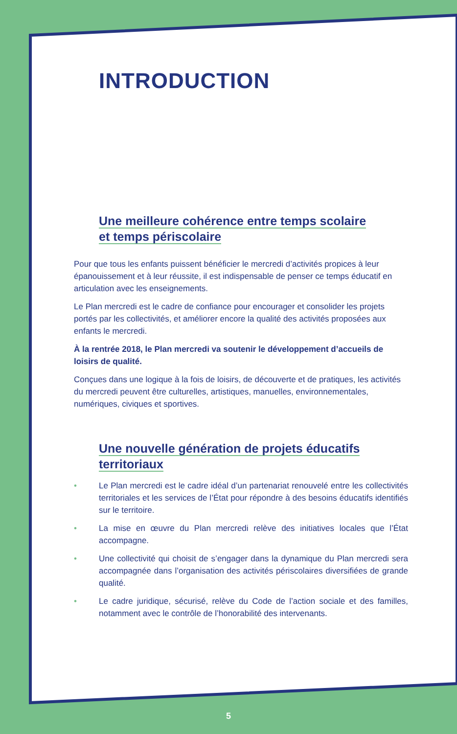INTRODUCTION
Une meilleure cohérence entre temps scolaire
et temps périscolaire
Pour que tous les enfants puissent bénéficier le mercredi d’activités propices à leur épanouissement et à leur réussite, il est indispensable de penser ce temps éducatif en articulation avec les enseignements.
Le Plan mercredi est le cadre de confiance pour encourager et consolider les projets portés par les collectivités, et améliorer encore la qualité des activités proposées aux enfants le mercredi.
À la rentrée 2018, le Plan mercredi va soutenir le développement d’accueils de loisirs de qualité.
Conçues dans une logique à la fois de loisirs, de découverte et de pratiques, les activités du mercredi peuvent être culturelles, artistiques, manuelles, environnementales, numériques, civiques et sportives.
Une nouvelle génération de projets éducatifs
territoriaux
• Le Plan mercredi est le cadre idéal d’un partenariat renouvelé entre les collectivités territoriales et les services de l’État pour répondre à des besoins éducatifs identifiés sur le territoire.
• La mise en œuvre du Plan mercredi relève des initiatives locales que l’État accompagne.
• Une collectivité qui choisit de s’engager dans la dynamique du Plan mercredi sera accompagnée dans l’organisation des activités périscolaires diversifiées de grande qualité.
• Le cadre juridique, sécurisé, relève du Code de l’action sociale et des familles, notamment avec le contrôle de l’honorabilité des intervenants.
5